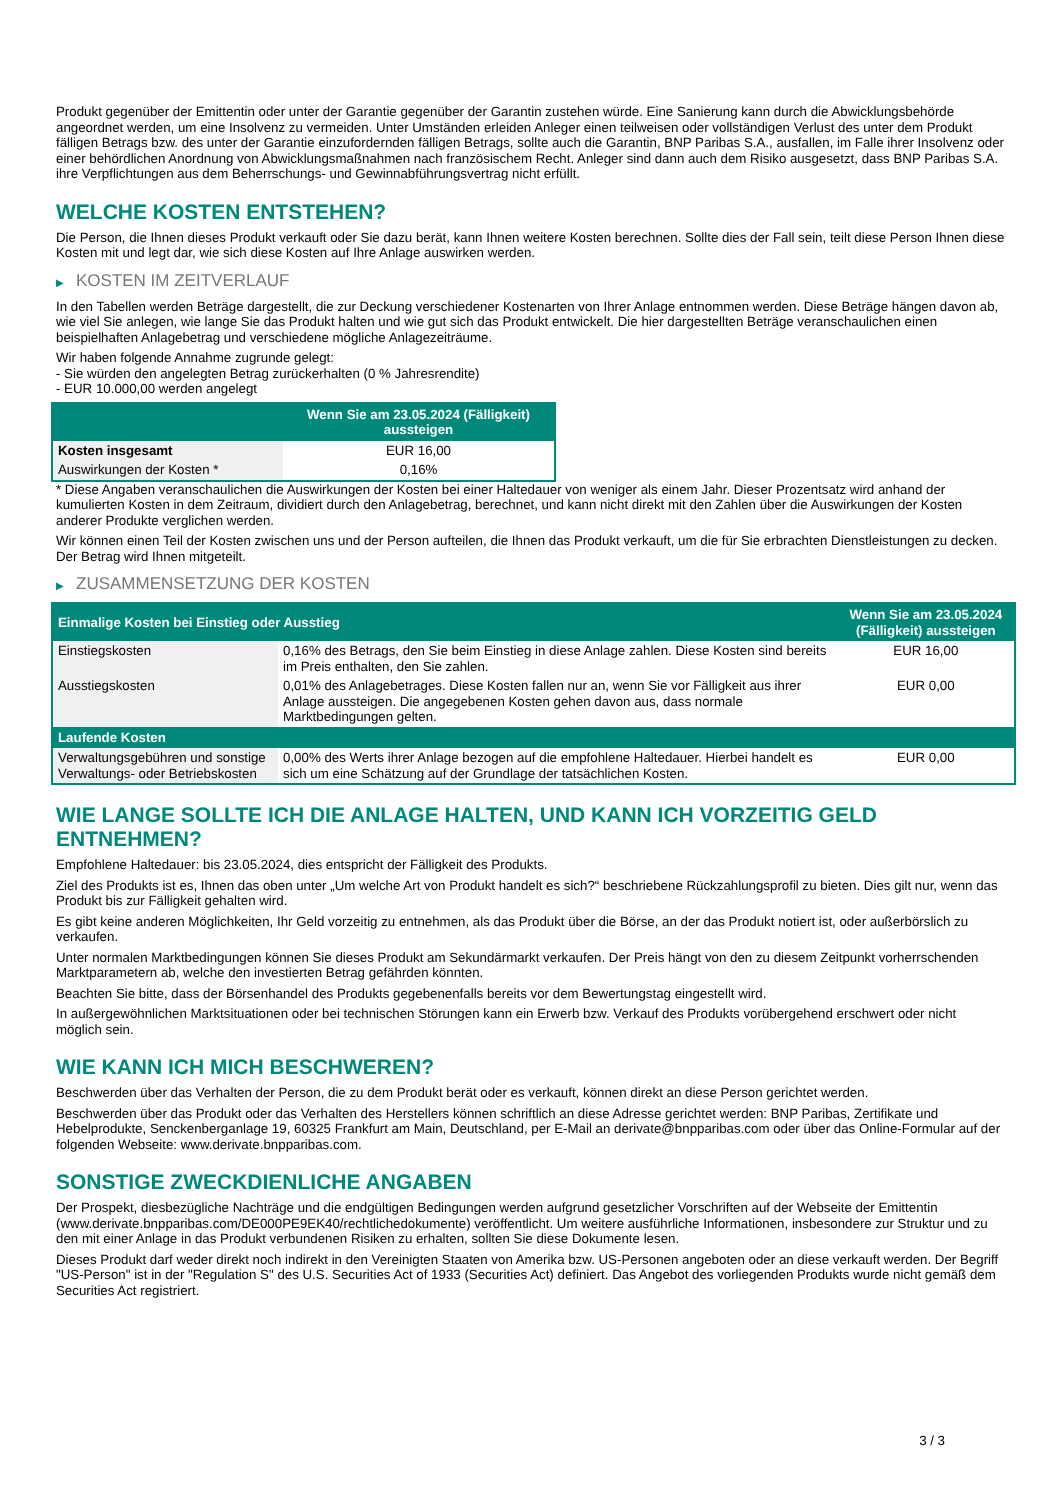Produkt gegenüber der Emittentin oder unter der Garantie gegenüber der Garantin zustehen würde. Eine Sanierung kann durch die Abwicklungsbehörde angeordnet werden, um eine Insolvenz zu vermeiden. Unter Umständen erleiden Anleger einen teilweisen oder vollständigen Verlust des unter dem Produkt fälligen Betrags bzw. des unter der Garantie einzufordernden fälligen Betrags, sollte auch die Garantin, BNP Paribas S.A., ausfallen, im Falle ihrer Insolvenz oder einer behördlichen Anordnung von Abwicklungsmaßnahmen nach französischem Recht. Anleger sind dann auch dem Risiko ausgesetzt, dass BNP Paribas S.A. ihre Verpflichtungen aus dem Beherrschungs- und Gewinnabführungsvertrag nicht erfüllt.
WELCHE KOSTEN ENTSTEHEN?
Die Person, die Ihnen dieses Produkt verkauft oder Sie dazu berät, kann Ihnen weitere Kosten berechnen. Sollte dies der Fall sein, teilt diese Person Ihnen diese Kosten mit und legt dar, wie sich diese Kosten auf Ihre Anlage auswirken werden.
▶ KOSTEN IM ZEITVERLAUF
In den Tabellen werden Beträge dargestellt, die zur Deckung verschiedener Kostenarten von Ihrer Anlage entnommen werden. Diese Beträge hängen davon ab, wie viel Sie anlegen, wie lange Sie das Produkt halten und wie gut sich das Produkt entwickelt. Die hier dargestellten Beträge veranschaulichen einen beispielhaften Anlagebetrag und verschiedene mögliche Anlagezeiträume.
Wir haben folgende Annahme zugrunde gelegt:
- Sie würden den angelegten Betrag zurückerhalten (0 % Jahresrendite)
- EUR 10.000,00 werden angelegt
| | Wenn Sie am 23.05.2024 (Fälligkeit) aussteigen |
| --- | --- |
| Kosten insgesamt | EUR 16,00 |
| Auswirkungen der Kosten * | 0,16% |
* Diese Angaben veranschaulichen die Auswirkungen der Kosten bei einer Haltedauer von weniger als einem Jahr. Dieser Prozentsatz wird anhand der kumulierten Kosten in dem Zeitraum, dividiert durch den Anlagebetrag, berechnet, und kann nicht direkt mit den Zahlen über die Auswirkungen der Kosten anderer Produkte verglichen werden.
Wir können einen Teil der Kosten zwischen uns und der Person aufteilen, die Ihnen das Produkt verkauft, um die für Sie erbrachten Dienstleistungen zu decken. Der Betrag wird Ihnen mitgeteilt.
▶ ZUSAMMENSETZUNG DER KOSTEN
| Einmalige Kosten bei Einstieg oder Ausstieg | | Wenn Sie am 23.05.2024 (Fälligkeit) aussteigen |
| --- | --- | --- |
| Einstiegskosten | 0,16% des Betrags, den Sie beim Einstieg in diese Anlage zahlen. Diese Kosten sind bereits im Preis enthalten, den Sie zahlen. | EUR 16,00 |
| Ausstiegskosten | 0,01% des Anlagebetrages. Diese Kosten fallen nur an, wenn Sie vor Fälligkeit aus ihrer Anlage aussteigen. Die angegebenen Kosten gehen davon aus, dass normale Marktbedingungen gelten. | EUR 0,00 |
| Laufende Kosten | | |
| Verwaltungsgebühren und sonstige Verwaltungs- oder Betriebskosten | 0,00% des Werts ihrer Anlage bezogen auf die empfohlene Haltedauer. Hierbei handelt es sich um eine Schätzung auf der Grundlage der tatsächlichen Kosten. | EUR 0,00 |
WIE LANGE SOLLTE ICH DIE ANLAGE HALTEN, UND KANN ICH VORZEITIG GELD ENTNEHMEN?
Empfohlene Haltedauer: bis 23.05.2024, dies entspricht der Fälligkeit des Produkts.
Ziel des Produkts ist es, Ihnen das oben unter „Um welche Art von Produkt handelt es sich?“ beschriebene Rückzahlungsprofil zu bieten. Dies gilt nur, wenn das Produkt bis zur Fälligkeit gehalten wird.
Es gibt keine anderen Möglichkeiten, Ihr Geld vorzeitig zu entnehmen, als das Produkt über die Börse, an der das Produkt notiert ist, oder außerbörslich zu verkaufen.
Unter normalen Marktbedingungen können Sie dieses Produkt am Sekundärmarkt verkaufen. Der Preis hängt von den zu diesem Zeitpunkt vorherrschenden Marktparametern ab, welche den investierten Betrag gefährden könnten.
Beachten Sie bitte, dass der Börsenhandel des Produkts gegebenenfalls bereits vor dem Bewertungstag eingestellt wird.
In außergewöhnlichen Marktsituationen oder bei technischen Störungen kann ein Erwerb bzw. Verkauf des Produkts vorübergehend erschwert oder nicht möglich sein.
WIE KANN ICH MICH BESCHWEREN?
Beschwerden über das Verhalten der Person, die zu dem Produkt berät oder es verkauft, können direkt an diese Person gerichtet werden.
Beschwerden über das Produkt oder das Verhalten des Herstellers können schriftlich an diese Adresse gerichtet werden: BNP Paribas, Zertifikate und Hebelprodukte, Senckenberganlage 19, 60325 Frankfurt am Main, Deutschland, per E-Mail an derivate@bnpparibas.com oder über das Online-Formular auf der folgenden Webseite: www.derivate.bnpparibas.com.
SONSTIGE ZWECKDIENLICHE ANGABEN
Der Prospekt, diesbezügliche Nachträge und die endgültigen Bedingungen werden aufgrund gesetzlicher Vorschriften auf der Webseite der Emittentin (www.derivate.bnpparibas.com/DE000PE9EK40/rechtlichedokumente) veröffentlicht. Um weitere ausführliche Informationen, insbesondere zur Struktur und zu den mit einer Anlage in das Produkt verbundenen Risiken zu erhalten, sollten Sie diese Dokumente lesen.
Dieses Produkt darf weder direkt noch indirekt in den Vereinigten Staaten von Amerika bzw. US-Personen angeboten oder an diese verkauft werden. Der Begriff "US-Person" ist in der "Regulation S" des U.S. Securities Act of 1933 (Securities Act) definiert. Das Angebot des vorliegenden Produkts wurde nicht gemäß dem Securities Act registriert.
3 / 3